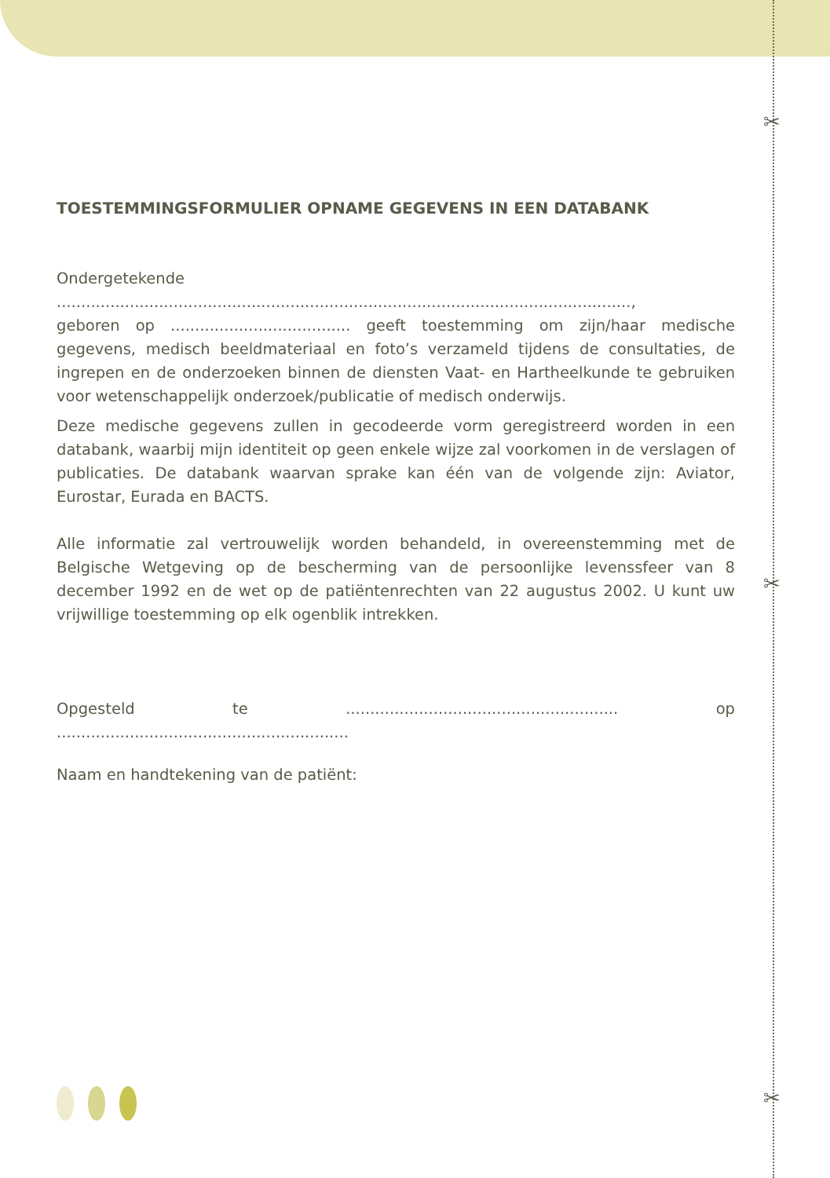✂
✂
✂
TOESTEMMINGSFORMULIER OPNAME GEGEVENS IN EEN DATABANK
Ondergetekende ......................................................................................................................,
geboren op ..................................... geeft toestemming om zijn/haar medische gegevens, medisch beeldmateriaal en foto’s verzameld tijdens de consultaties, de ingrepen en de onderzoeken binnen de diensten Vaat- en Hartheelkunde te gebruiken voor wetenschappelijk onderzoek/publicatie of medisch onderwijs.
Deze medische gegevens zullen in gecodeerde vorm geregistreerd worden in een databank, waarbij mijn identiteit op geen enkele wijze zal voorkomen in de verslagen of publicaties. De databank waarvan sprake kan één van de volgende zijn: Aviator, Eurostar, Eurada en BACTS.
Alle informatie zal vertrouwelijk worden behandeld, in overeenstemming met de Belgische Wetgeving op de bescherming van de persoonlijke levenssfeer van 8 december 1992 en de wet op de patiëntenrechten van 22 augustus 2002. U kunt uw vrijwillige toestemming op elk ogenblik intrekken.
Opgesteld te ........................................................ op ............................................................
Naam en handtekening van de patiënt: